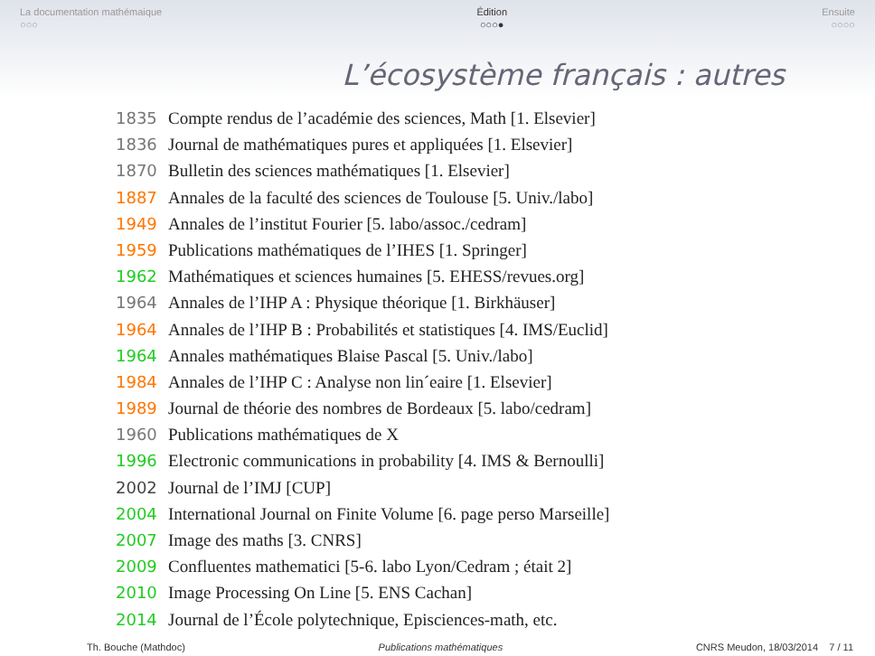La documentation mathémaique
○○○
Édition
○○○●
Ensuite
○○○○
L’écosystème français : autres
1835 Compte rendus de l’académie des sciences, Math [1. Elsevier]
1836 Journal de mathématiques pures et appliquées [1. Elsevier]
1870 Bulletin des sciences mathématiques [1. Elsevier]
1887 Annales de la faculté des sciences de Toulouse [5. Univ./labo]
1949 Annales de l’institut Fourier [5. labo/assoc./cedram]
1959 Publications mathématiques de l’IHES [1. Springer]
1962 Mathématiques et sciences humaines [5. EHESS/revues.org]
1964 Annales de l’IHP A : Physique théorique [1. Birkhäuser]
1964 Annales de l’IHP B : Probabilités et statistiques [4. IMS/Euclid]
1964 Annales mathématiques Blaise Pascal [5. Univ./labo]
1984 Annales de l’IHP C : Analyse non lin´eaire [1. Elsevier]
1989 Journal de théorie des nombres de Bordeaux [5. labo/cedram]
1960 Publications mathématiques de X
1996 Electronic communications in probability [4. IMS & Bernoulli]
2002 Journal de l’IMJ [CUP]
2004 International Journal on Finite Volume [6. page perso Marseille]
2007 Image des maths [3. CNRS]
2009 Confluentes mathematici [5-6. labo Lyon/Cedram ; était 2]
2010 Image Processing On Line [5. ENS Cachan]
2014 Journal de l’École polytechnique, Episciences-math, etc.
Th. Bouche (Mathdoc) Publications mathématiques CNRS Meudon, 18/03/2014 7 / 11